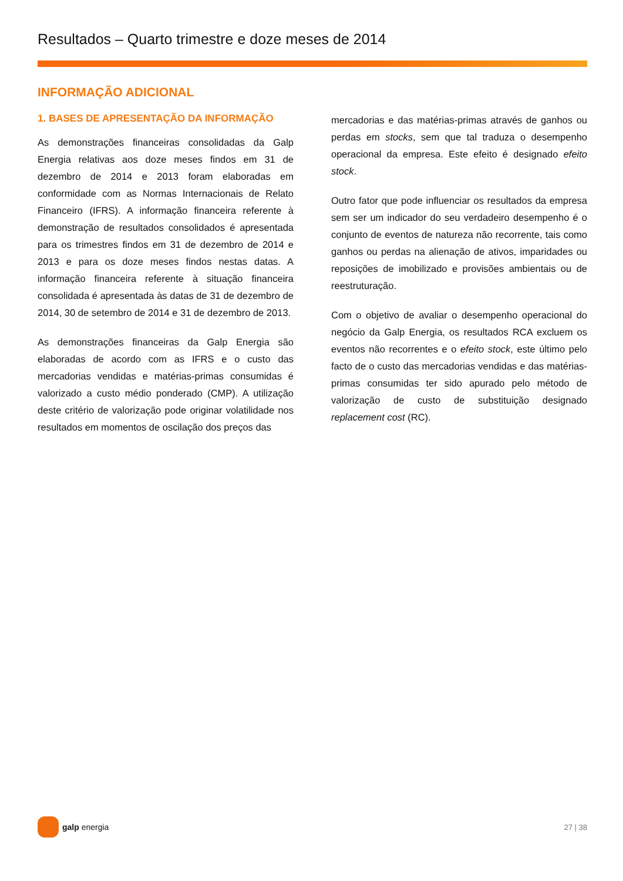Resultados – Quarto trimestre e doze meses de 2014
INFORMAÇÃO ADICIONAL
1. BASES DE APRESENTAÇÃO DA INFORMAÇÃO
As demonstrações financeiras consolidadas da Galp Energia relativas aos doze meses findos em 31 de dezembro de 2014 e 2013 foram elaboradas em conformidade com as Normas Internacionais de Relato Financeiro (IFRS). A informação financeira referente à demonstração de resultados consolidados é apresentada para os trimestres findos em 31 de dezembro de 2014 e 2013 e para os doze meses findos nestas datas. A informação financeira referente à situação financeira consolidada é apresentada às datas de 31 de dezembro de 2014, 30 de setembro de 2014 e 31 de dezembro de 2013.
As demonstrações financeiras da Galp Energia são elaboradas de acordo com as IFRS e o custo das mercadorias vendidas e matérias-primas consumidas é valorizado a custo médio ponderado (CMP). A utilização deste critério de valorização pode originar volatilidade nos resultados em momentos de oscilação dos preços das
mercadorias e das matérias-primas através de ganhos ou perdas em stocks, sem que tal traduza o desempenho operacional da empresa. Este efeito é designado efeito stock.
Outro fator que pode influenciar os resultados da empresa sem ser um indicador do seu verdadeiro desempenho é o conjunto de eventos de natureza não recorrente, tais como ganhos ou perdas na alienação de ativos, imparidades ou reposições de imobilizado e provisões ambientais ou de reestruturação.
Com o objetivo de avaliar o desempenho operacional do negócio da Galp Energia, os resultados RCA excluem os eventos não recorrentes e o efeito stock, este último pelo facto de o custo das mercadorias vendidas e das matérias-primas consumidas ter sido apurado pelo método de valorização de custo de substituição designado replacement cost (RC).
galp energia 27 | 38